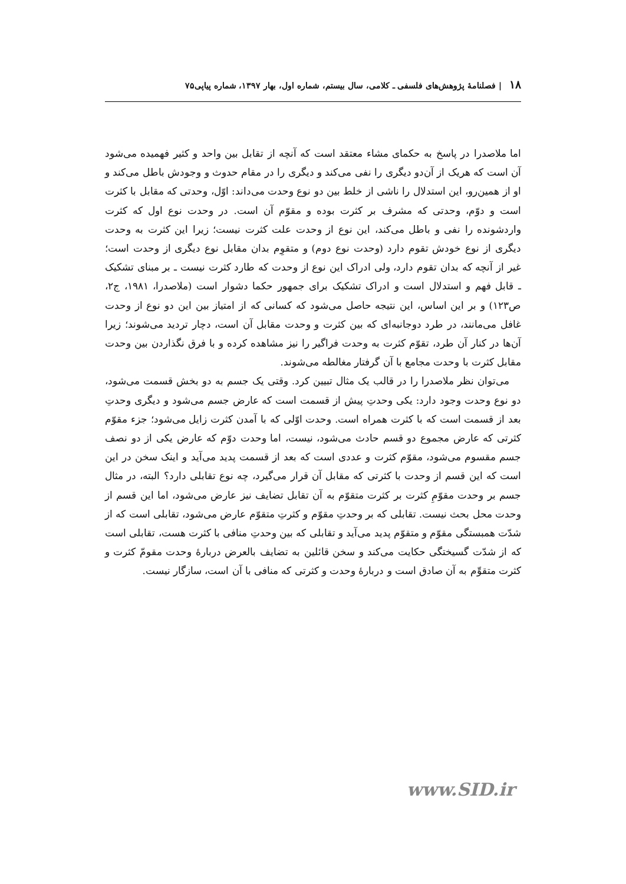۱۸ | فصلنامهٔ پژوهش‌های فلسفی ـ کلامی، سال بیستم، شماره اول، بهار ۱۳۹۷، شماره پیاپی۷۵
اما ملاصدرا در پاسخ به حکمای مشاء معتقد است که آنچه از تقابل بین واحد و کثیر فهمیده می‌شود آن است که هریک از آن‌دو دیگری را نفی می‌کند و دیگری را در مقام حدوث و وجودش باطل می‌کند و او از همین‌رو، این استدلال را ناشی از خلط بین دو نوع وحدت می‌داند: اوّل، وحدتی که مقابل با کثرت است و دوّم، وحدتی که مشرف بر کثرت بوده و مقوّم آن است. در وحدت نوع اول که کثرت واردشونده را نفی و باطل می‌کند، این نوع از وحدت علت کثرت نیست؛ زیرا این کثرت به وحدت دیگری از نوع خودش تقوم دارد (وحدت نوع دوم) و متقوِم بدان مقابل نوع دیگری از وحدت است؛ غیر از آنچه که بدان تقوم دارد، ولی ادراک این نوع از وحدت که طارد کثرت نیست ـ بر مبنای تشکیک ـ قابل فهم و استدلال است و ادراک تشکیک برای جمهور حکما دشوار است (ملاصدرا، ۱۹۸۱، ج۲، ص۱۲۳) و بر این اساس، این نتیجه حاصل می‌شود که کسانی که از امتیاز بین این دو نوع از وحدت غافل می‌مانند، در طرد دوجانبه‌ای که بین کثرت و وحدت مقابل آن است، دچار تردید می‌شوند؛ زیرا آن‌ها در کنار آن طرد، تقوّم کثرت به وحدت فراگیر را نیز مشاهده کرده و با فرق نگذاردن بین وحدت مقابل کثرت با وحدت مجامع با آن گرفتار مغالطه می‌شوند.
می‌توان نظر ملاصدرا را در قالب یک مثال تبیین کرد. وقتی یک جسم به دو بخش قسمت می‌شود، دو نوع وحدت وجود دارد: یکی وحدتِ پیش از قسمت است که عارض جسم می‌شود و دیگری وحدتِ بعد از قسمت است که با کثرت همراه است. وحدت اوّلی که با آمدن کثرت زایل می‌شود؛ جزء مقوّم کثرتی که عارض مجموع دو قسم حادث می‌شود، نیست، اما وحدت دوّم که عارض یکی از دو نصف جسم مقسوم می‌شود، مقوّم کثرت و عددی است که بعد از قسمت پدید می‌آید و اینک سخن در این است که این قسم از وحدت با کثرتی که مقابل آن قرار می‌گیرد، چه نوع تقابلی دارد؟ البته، در مثال جسم بر وحدت مقوّمِ کثرت بر کثرت متقوّم به آن تقابل تضایف نیز عارض می‌شود، اما این قسم از وحدت محل بحث نیست. تقابلی که بر وحدتِ مقوّم و کثرتِ متقوّم عارض می‌شود، تقابلی است که از شدّت همبستگی مقوّم و متقوّم پدید می‌آید و تقابلی که بین وحدتِ منافی با کثرت هست، تقابلی است که از شدّت گسیختگی حکایت می‌کند و سخن قائلین به تضایف بالعرض دربارهٔ وحدت مقومّ کثرت و کثرت متقوِّم به آن صادق است و دربارهٔ وحدت و کثرتی که منافی با آن است، سازگار نیست.
www.SID.ir